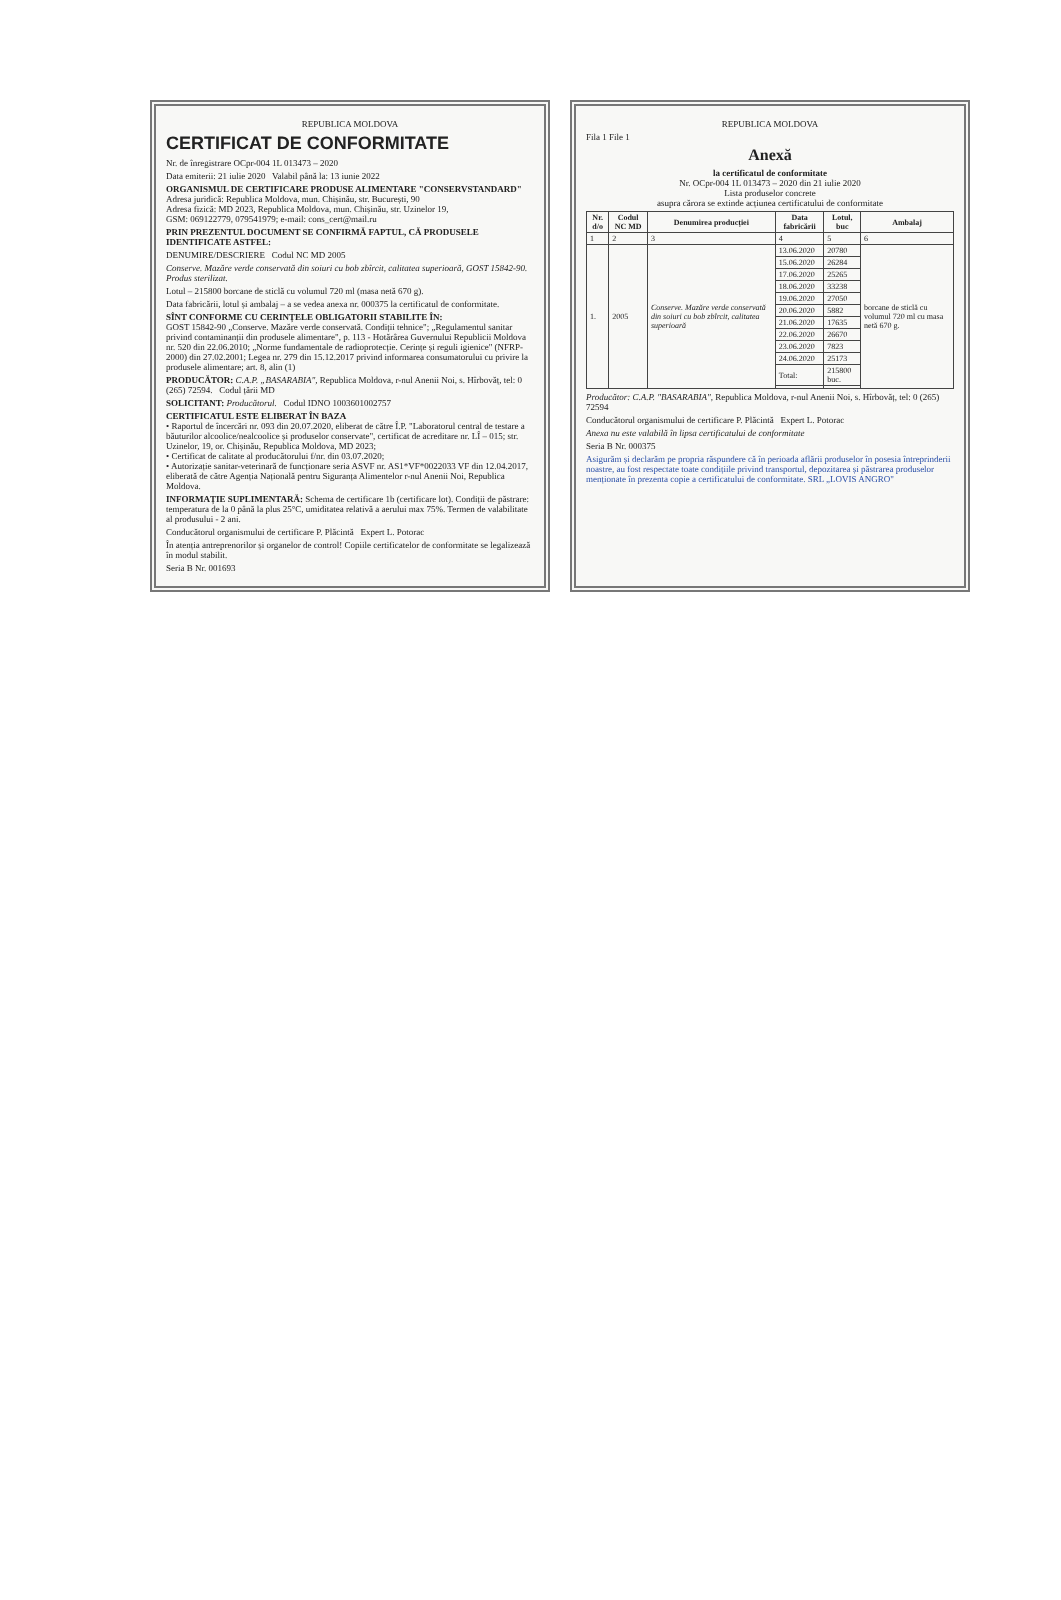REPUBLICA MOLDOVA
CERTIFICAT DE CONFORMITATE
Nr. de înregistrare OCpr-004 1L 013473 – 2020
Data emiterii: 21 iulie 2020 Valabil până la: 13 iunie 2022
ORGANISMUL DE CERTIFICARE PRODUSE ALIMENTARE "CONSERVSTANDARD"
Adresa juridică: Republica Moldova, mun. Chișinău, str. București, 90
Adresa fizică: MD 2023, Republica Moldova, mun. Chișinău, str. Uzinelor 19,
GSM: 069122779, 079541979; e-mail: cons_cert@mail.ru
PRIN PREZENTUL DOCUMENT SE CONFIRMĂ FAPTUL, CĂ PRODUSELE IDENTIFICATE ASTFEL:
DENUMIRE/DESCRIERE Codul NC MD 2005
Conserve. Mazăre verde conservată din soiuri cu bob zbîrcit, calitatea superioară, GOST 15842-90. Produs sterilizat.
Lotul – 215800 borcane de sticlă cu volumul 720 ml (masa netă 670 g).
Data fabricării, lotul și ambalaj – a se vedea anexa nr. 000375 la certificatul de conformitate.
SÎNT CONFORME CU CERINȚELE OBLIGATORII STABILITE ÎN:
GOST 15842-90 „Conserve. Mazăre verde conservată. Condiții tehnice"; „Regulamentul sanitar privind contaminanții din produsele alimentare", p. 113 - Hotărârea Guvernului Republicii Moldova nr. 520 din 22.06.2010; „Norme fundamentale de radioprotecție. Cerințe și reguli igienice" (NFRP-2000) din 27.02.2001; Legea nr. 279 din 15.12.2017 privind informarea consumatorului cu privire la produsele alimentare; art. 8, alin (1)
PRODUCĂTOR: C.A.P. „BASARABIA", Republica Moldova, r-nul Anenii Noi, s. Hîrbovăț, tel: 0 (265) 72594. Codul țării MD
SOLICITANT: Producătorul. Codul IDNO 1003601002757
CERTIFICATUL ESTE ELIBERAT ÎN BAZA
• Raportul de încercări nr. 093 din 20.07.2020, eliberat de către Î.P. "Laboratorul central de testare a băuturilor alcoolice/nealcoolice și produselor conservate", certificat de acreditare nr. LÎ – 015; str. Uzinelor, 19, or. Chișinău, Republica Moldova, MD 2023;
• Certificat de calitate al producătorului f/nr. din 03.07.2020;
• Autorizație sanitar-veterinară de funcționare seria ASVF nr. AS1*VF*0022033 VF din 12.04.2017, eliberată de către Agenția Națională pentru Siguranța Alimentelor r-nul Anenii Noi, Republica Moldova.
INFORMAȚIE SUPLIMENTARĂ: Schema de certificare 1b (certificare lot). Condiții de păstrare: temperatura de la 0 până la plus 25°C, umiditatea relativă a aerului max 75%. Termen de valabilitate al produsului - 2 ani.
Conducătorul organismului de certificare P. Plăcintă Expert L. Potorac
În atenția antreprenorilor și organelor de control! Copiile certificatelor de conformitate se legalizează în modul stabilit.
Seria B Nr. 001693
REPUBLICA MOLDOVA
Fila 1 File 1
Anexă
la certificatul de conformitate
Nr. OCpr-004 1L 013473 – 2020 din 21 iulie 2020
Lista produselor concrete
asupra cărora se extinde acțiunea certificatului de conformitate
| Nr. d/o | Codul NC MD | Denumirea producției | Data fabricării | Lotul, buc | Ambalaj |
| --- | --- | --- | --- | --- | --- |
| 1 | 2 | 3 | 4 | 5 | 6 |
| 1. | 2005 | Conserve. Mazăre verde conservată din soiuri cu bob zbîrcit, calitatea superioară | 13.06.2020 | 20780 | borcane de sticlă cu volumul 720 ml cu masa netă 670 g. |
| | | | 15.06.2020 | 26284 | |
| | | | 17.06.2020 | 25265 | |
| | | | 18.06.2020 | 33238 | |
| | | | 19.06.2020 | 27050 | |
| | | | 20.06.2020 | 5882 | |
| | | | 21.06.2020 | 17635 | |
| | | | 22.06.2020 | 26670 | |
| | | | 23.06.2020 | 7823 | |
| | | | 24.06.2020 | 25173 | |
| | | | Total: | 215800 buc. | |
Producător: C.A.P. "BASARABIA", Republica Moldova, r-nul Anenii Noi, s. Hîrbovăț, tel: 0 (265) 72594
Conducătorul organismului de certificare P. Plăcintă Expert L. Potorac
Anexa nu este valabilă în lipsa certificatului de conformitate
Seria B Nr. 000375
Asigurăm și declarăm pe propria răspundere că în perioada aflării produselor în posesia întreprinderii noastre, au fost respectate toate condițiile privind transportul, depozitarea și păstrarea produselor menționate în prezenta copie a certificatului de conformitate. SRL „LOVIS ANGRO"